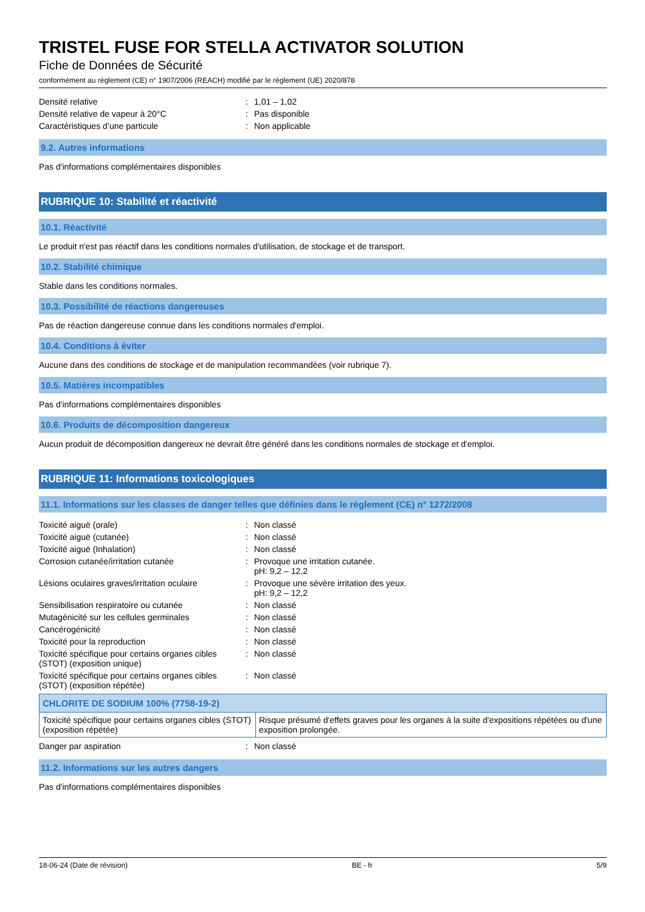TRISTEL FUSE FOR STELLA ACTIVATOR SOLUTION
Fiche de Données de Sécurité
conformément au règlement (CE) n° 1907/2006 (REACH) modifié par le règlement (UE) 2020/878
| Densité relative | : | 1,01 – 1,02 |
| Densité relative de vapeur à 20°C | : | Pas disponible |
| Caractéristiques d’une particule | : | Non applicable |
9.2. Autres informations
Pas d'informations complémentaires disponibles
RUBRIQUE 10: Stabilité et réactivité
10.1. Réactivité
Le produit n'est pas réactif dans les conditions normales d'utilisation, de stockage et de transport.
10.2. Stabilité chimique
Stable dans les conditions normales.
10.3. Possibilité de réactions dangereuses
Pas de réaction dangereuse connue dans les conditions normales d'emploi.
10.4. Conditions à éviter
Aucune dans des conditions de stockage et de manipulation recommandées (voir rubrique 7).
10.5. Matières incompatibles
Pas d'informations complémentaires disponibles
10.6. Produits de décomposition dangereux
Aucun produit de décomposition dangereux ne devrait être généré dans les conditions normales de stockage et d'emploi.
RUBRIQUE 11: Informations toxicologiques
11.1. Informations sur les classes de danger telles que définies dans le règlement (CE) n° 1272/2008
| Toxicité aiguë (orale) | : | Non classé |
| Toxicité aiguë (cutanée) | : | Non classé |
| Toxicité aiguë (Inhalation) | : | Non classé |
| Corrosion cutanée/irritation cutanée | : | Provoque une irritation cutanée. pH: 9,2 – 12,2 |
| Lésions oculaires graves/irritation oculaire | : | Provoque une sévère irritation des yeux. pH: 9,2 – 12,2 |
| Sensibilisation respiratoire ou cutanée | : | Non classé |
| Mutagénicité sur les cellules germinales | : | Non classé |
| Cancérogénicité | : | Non classé |
| Toxicité pour la reproduction | : | Non classé |
| Toxicité spécifique pour certains organes cibles (STOT) (exposition unique) | : | Non classé |
| Toxicité spécifique pour certains organes cibles (STOT) (exposition répétée) | : | Non classé |
| CHLORITE DE SODIUM 100% (7758-19-2) | |
| --- | --- |
| Toxicité spécifique pour certains organes cibles (STOT) (exposition répétée) | Risque présumé d'effets graves pour les organes à la suite d'expositions répétées ou d'une exposition prolongée. |
| Danger par aspiration | : | Non classé |
11.2. Informations sur les autres dangers
Pas d'informations complémentaires disponibles
18-06-24 (Date de révision) BE - fr 5/9